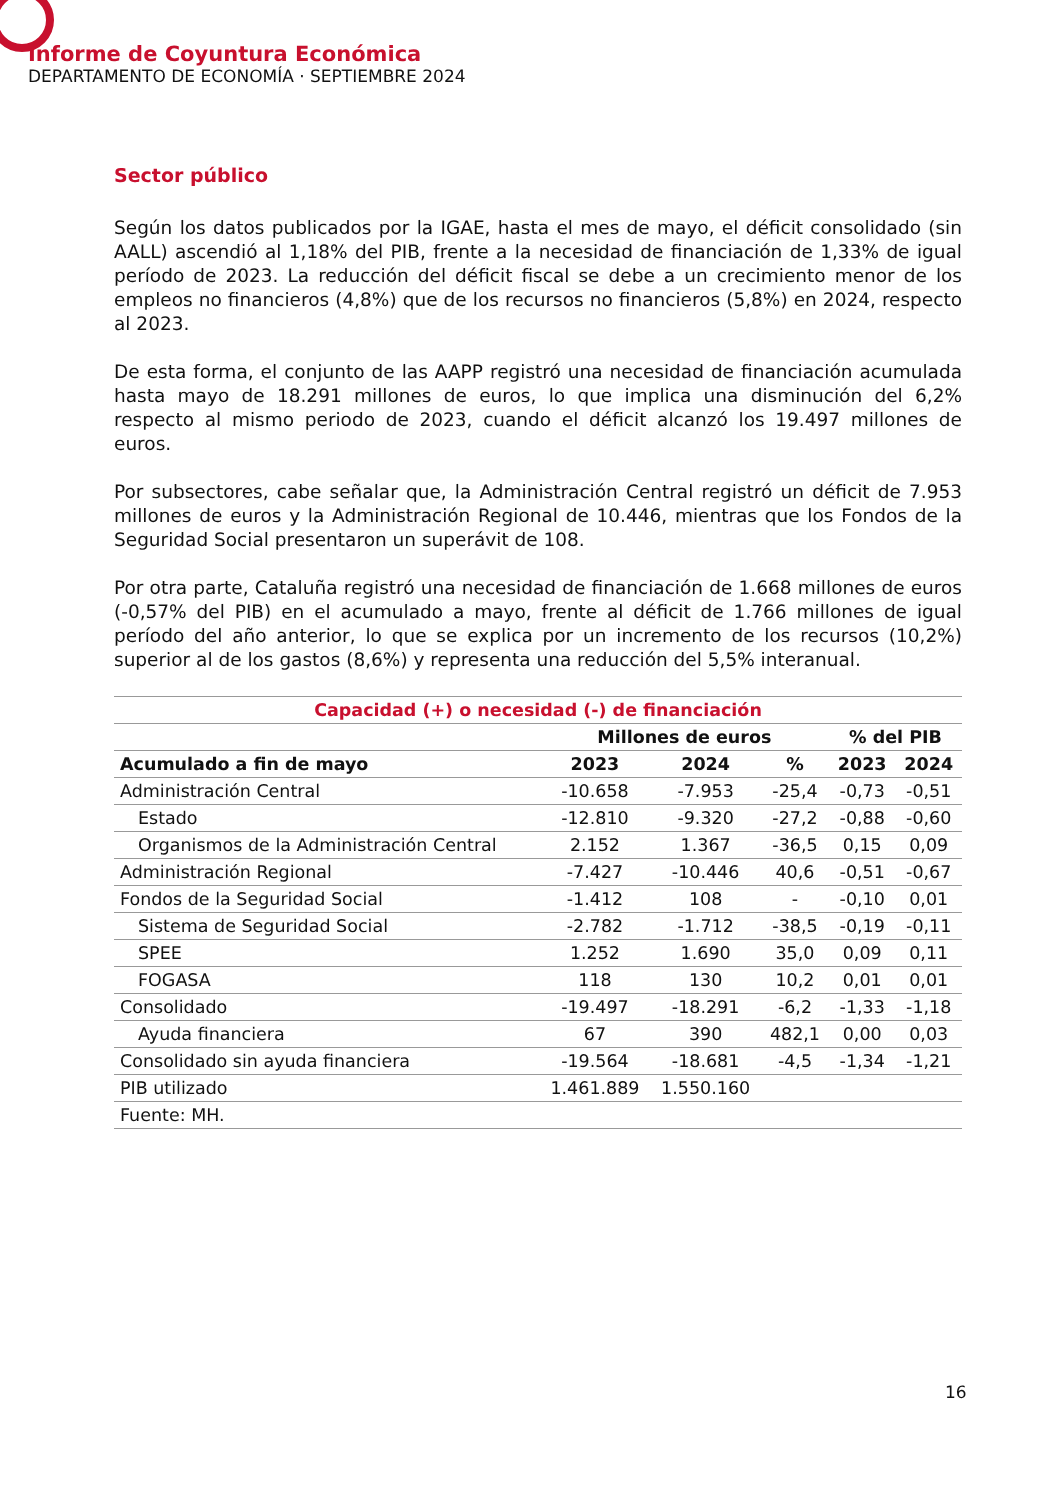Informe de Coyuntura Económica
DEPARTAMENTO DE ECONOMÍA · SEPTIEMBRE 2024
Sector público
Según los datos publicados por la IGAE, hasta el mes de mayo, el déficit consolidado (sin AALL) ascendió al 1,18% del PIB, frente a la necesidad de financiación de 1,33% de igual período de 2023. La reducción del déficit fiscal se debe a un crecimiento menor de los empleos no financieros (4,8%) que de los recursos no financieros (5,8%) en 2024, respecto al 2023.
De esta forma, el conjunto de las AAPP registró una necesidad de financiación acumulada hasta mayo de 18.291 millones de euros, lo que implica una disminución del 6,2% respecto al mismo periodo de 2023, cuando el déficit alcanzó los 19.497 millones de euros.
Por subsectores, cabe señalar que, la Administración Central registró un déficit de 7.953 millones de euros y la Administración Regional de 10.446, mientras que los Fondos de la Seguridad Social presentaron un superávit de 108.
Por otra parte, Cataluña registró una necesidad de financiación de 1.668 millones de euros (-0,57% del PIB) en el acumulado a mayo, frente al déficit de 1.766 millones de igual período del año anterior, lo que se explica por un incremento de los recursos (10,2%) superior al de los gastos (8,6%) y representa una reducción del 5,5% interanual.
| Capacidad (+) o necesidad (-) de financiación | | | | | |
| --- | --- | --- | --- | --- | --- |
| | Millones de euros | | | % del PIB | |
| Acumulado a fin de mayo | 2023 | 2024 | % | 2023 | 2024 |
| Administración Central | -10.658 | -7.953 | -25,4 | -0,73 | -0,51 |
| Estado | -12.810 | -9.320 | -27,2 | -0,88 | -0,60 |
| Organismos de la Administración Central | 2.152 | 1.367 | -36,5 | 0,15 | 0,09 |
| Administración Regional | -7.427 | -10.446 | 40,6 | -0,51 | -0,67 |
| Fondos de la Seguridad Social | -1.412 | 108 | - | -0,10 | 0,01 |
| Sistema de Seguridad Social | -2.782 | -1.712 | -38,5 | -0,19 | -0,11 |
| SPEE | 1.252 | 1.690 | 35,0 | 0,09 | 0,11 |
| FOGASA | 118 | 130 | 10,2 | 0,01 | 0,01 |
| Consolidado | -19.497 | -18.291 | -6,2 | -1,33 | -1,18 |
| Ayuda financiera | 67 | 390 | 482,1 | 0,00 | 0,03 |
| Consolidado sin ayuda financiera | -19.564 | -18.681 | -4,5 | -1,34 | -1,21 |
| PIB utilizado | 1.461.889 | 1.550.160 | | | |
| Fuente: MH. | | | | | |
16